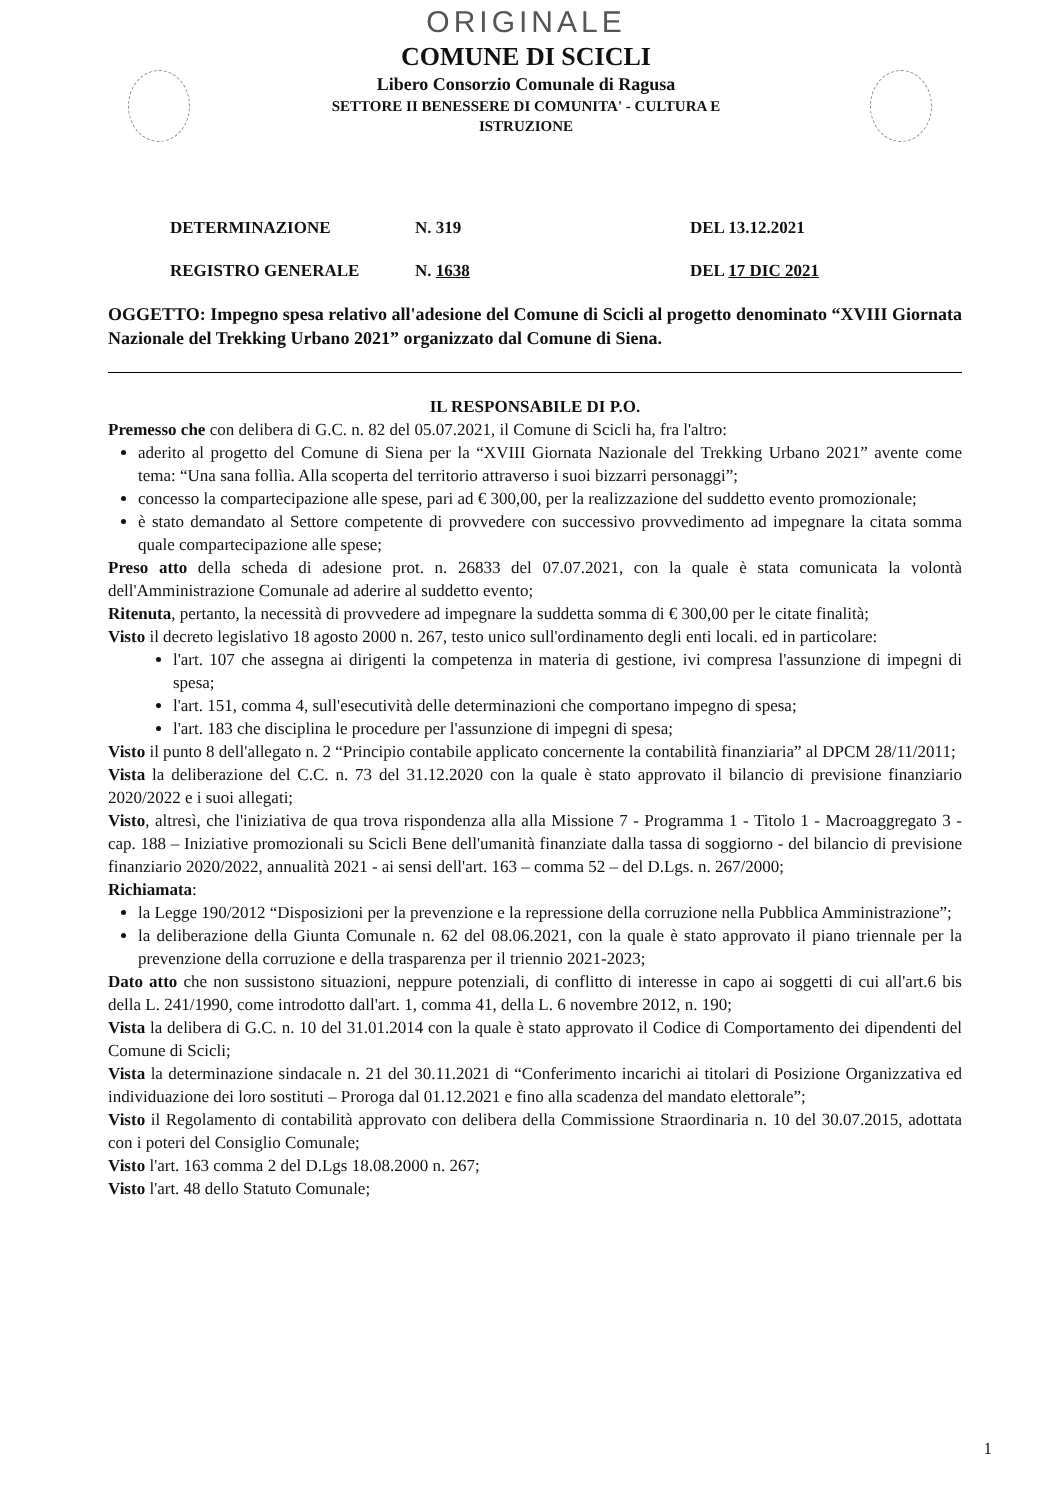ORIGINALE
COMUNE DI SCICLI
Libero Consorzio Comunale di Ragusa
SETTORE II BENESSERE DI COMUNITA' - CULTURA E
ISTRUZIONE
DETERMINAZIONE N. 319 DEL 13.12.2021
REGISTRO GENERALE N. 1638 DEL 17 DIC 2021
OGGETTO: Impegno spesa relativo all'adesione del Comune di Scicli al progetto denominato “XVIII Giornata Nazionale del Trekking Urbano 2021” organizzato dal Comune di Siena.
IL RESPONSABILE DI P.O.
Premesso che con delibera di G.C. n. 82 del 05.07.2021, il Comune di Scicli ha, fra l'altro:
aderito al progetto del Comune di Siena per la “XVIII Giornata Nazionale del Trekking Urbano 2021” avente come tema: “Una sana follìa. Alla scoperta del territorio attraverso i suoi bizzarri personaggi”;
concesso la compartecipazione alle spese, pari ad € 300,00, per la realizzazione del suddetto evento promozionale;
è stato demandato al Settore competente di provvedere con successivo provvedimento ad impegnare la citata somma quale compartecipazione alle spese;
Preso atto della scheda di adesione prot. n. 26833 del 07.07.2021, con la quale è stata comunicata la volontà dell'Amministrazione Comunale ad aderire al suddetto evento;
Ritenuta, pertanto, la necessità di provvedere ad impegnare la suddetta somma di € 300,00 per le citate finalità;
Visto il decreto legislativo 18 agosto 2000 n. 267, testo unico sull'ordinamento degli enti locali. ed in particolare:
l'art. 107 che assegna ai dirigenti la competenza in materia di gestione, ivi compresa l'assunzione di impegni di spesa;
l'art. 151, comma 4, sull'esecutività delle determinazioni che comportano impegno di spesa;
l'art. 183 che disciplina le procedure per l'assunzione di impegni di spesa;
Visto il punto 8 dell'allegato n. 2 “Principio contabile applicato concernente la contabilità finanziaria” al DPCM 28/11/2011;
Vista la deliberazione del C.C. n. 73 del 31.12.2020 con la quale è stato approvato il bilancio di previsione finanziario 2020/2022 e i suoi allegati;
Visto, altresì, che l'iniziativa de qua trova rispondenza alla alla Missione 7 - Programma 1 - Titolo 1 - Macroaggregato 3 - cap. 188 – Iniziative promozionali su Scicli Bene dell'umanità finanziate dalla tassa di soggiorno - del bilancio di previsione finanziario 2020/2022, annualità 2021 - ai sensi dell'art. 163 – comma 52 – del D.Lgs. n. 267/2000;
Richiamata:
la Legge 190/2012 “Disposizioni per la prevenzione e la repressione della corruzione nella Pubblica Amministrazione”;
la deliberazione della Giunta Comunale n. 62 del 08.06.2021, con la quale è stato approvato il piano triennale per la prevenzione della corruzione e della trasparenza per il triennio 2021-2023;
Dato atto che non sussistono situazioni, neppure potenziali, di conflitto di interesse in capo ai soggetti di cui all'art.6 bis della L. 241/1990, come introdotto dall'art. 1, comma 41, della L. 6 novembre 2012, n. 190;
Vista la delibera di G.C. n. 10 del 31.01.2014 con la quale è stato approvato il Codice di Comportamento dei dipendenti del Comune di Scicli;
Vista la determinazione sindacale n. 21 del 30.11.2021 di “Conferimento incarichi ai titolari di Posizione Organizzativa ed individuazione dei loro sostituti – Proroga dal 01.12.2021 e fino alla scadenza del mandato elettorale”;
Visto il Regolamento di contabilità approvato con delibera della Commissione Straordinaria n. 10 del 30.07.2015, adottata con i poteri del Consiglio Comunale;
Visto l'art. 163 comma 2 del D.Lgs 18.08.2000 n. 267;
Visto l'art. 48 dello Statuto Comunale;
1